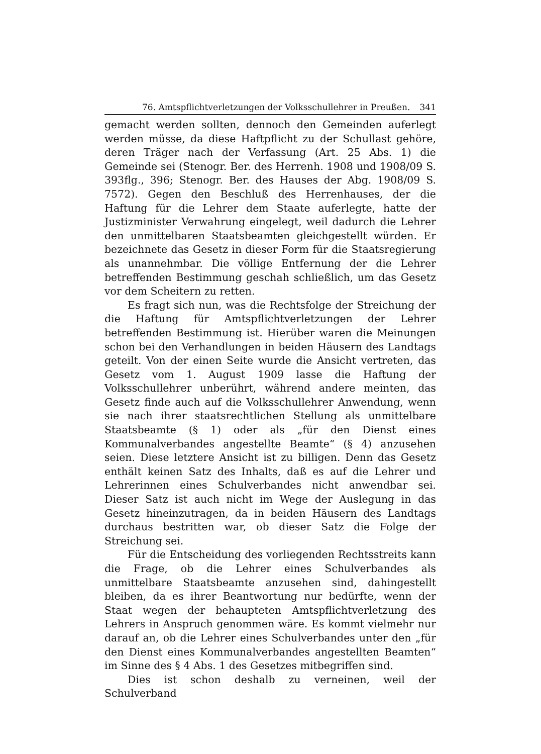76. Amtspflichtverletzungen der Volksschullehrer in Preußen. 341
gemacht werden sollten, dennoch den Gemeinden auferlegt werden müsse, da diese Haftpflicht zu der Schullast gehöre, deren Träger nach der Verfassung (Art. 25 Abs. 1) die Gemeinde sei (Stenogr. Ber. des Herrenh. 1908 und 1908/09 S. 393flg., 396; Stenogr. Ber. des Hauses der Abg. 1908/09 S. 7572). Gegen den Beschluß des Herrenhauses, der die Haftung für die Lehrer dem Staate auferlegte, hatte der Justizminister Verwahrung eingelegt, weil dadurch die Lehrer den unmittelbaren Staatsbeamten gleichgestellt würden. Er bezeichnete das Gesetz in dieser Form für die Staatsregierung als unannehmbar. Die völlige Entfernung der die Lehrer betreffenden Bestimmung geschah schließlich, um das Gesetz vor dem Scheitern zu retten.
Es fragt sich nun, was die Rechtsfolge der Streichung der die Haftung für Amtspflichtverletzungen der Lehrer betreffenden Bestimmung ist. Hierüber waren die Meinungen schon bei den Verhandlungen in beiden Häusern des Landtags geteilt. Von der einen Seite wurde die Ansicht vertreten, das Gesetz vom 1. August 1909 lasse die Haftung der Volksschullehrer unberührt, während andere meinten, das Gesetz finde auch auf die Volksschullehrer Anwendung, wenn sie nach ihrer staatsrechtlichen Stellung als unmittelbare Staatsbeamte (§ 1) oder als „für den Dienst eines Kommunalverbandes angestellte Beamte“ (§ 4) anzusehen seien. Diese letztere Ansicht ist zu billigen. Denn das Gesetz enthält keinen Satz des Inhalts, daß es auf die Lehrer und Lehrerinnen eines Schulverbandes nicht anwendbar sei. Dieser Satz ist auch nicht im Wege der Auslegung in das Gesetz hineinzutragen, da in beiden Häusern des Landtags durchaus bestritten war, ob dieser Satz die Folge der Streichung sei.
Für die Entscheidung des vorliegenden Rechtsstreits kann die Frage, ob die Lehrer eines Schulverbandes als unmittelbare Staatsbeamte anzusehen sind, dahingestellt bleiben, da es ihrer Beantwortung nur bedürfte, wenn der Staat wegen der behaupteten Amtspflichtverletzung des Lehrers in Anspruch genommen wäre. Es kommt vielmehr nur darauf an, ob die Lehrer eines Schulverbandes unter den „für den Dienst eines Kommunalverbandes angestellten Beamten“ im Sinne des § 4 Abs. 1 des Gesetzes mitbegriffen sind.
Dies ist schon deshalb zu verneinen, weil der Schulverband